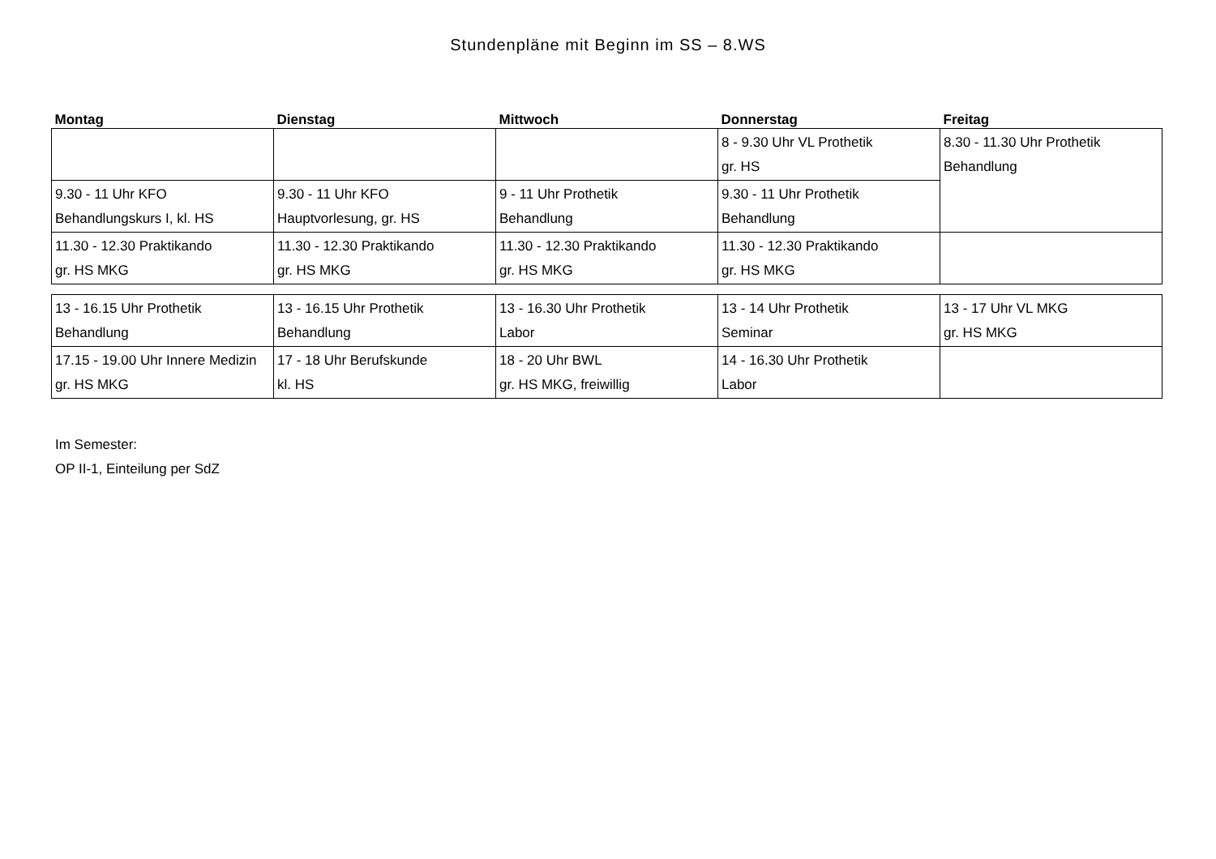Stundenpläne mit Beginn im SS – 8.WS
| Montag | Dienstag | Mittwoch | Donnerstag | Freitag |
| --- | --- | --- | --- | --- |
| | | | 8 - 9.30 Uhr VL Prothetik gr. HS | 8.30 - 11.30 Uhr Prothetik Behandlung |
| 9.30 - 11 Uhr KFO Behandlungskurs I, kl. HS | 9.30 - 11 Uhr KFO Hauptvorlesung, gr. HS | 9 - 11 Uhr Prothetik Behandlung | 9.30 - 11 Uhr Prothetik Behandlung | |
| 11.30 - 12.30 Praktikando gr. HS MKG | 11.30 - 12.30 Praktikando gr. HS MKG | 11.30 - 12.30 Praktikando gr. HS MKG | 11.30 - 12.30 Praktikando gr. HS MKG | |
| 13 - 16.15 Uhr Prothetik Behandlung | 13 - 16.15 Uhr Prothetik Behandlung | 13 - 16.30 Uhr Prothetik Labor | 13 - 14 Uhr Prothetik Seminar | 13 - 17 Uhr VL MKG gr. HS MKG |
| 17.15 - 19.00 Uhr Innere Medizin gr. HS MKG | 17 - 18 Uhr Berufskunde kl. HS | 18 - 20 Uhr BWL gr. HS MKG, freiwillig | 14 - 16.30 Uhr Prothetik Labor | |
Im Semester:
OP II-1, Einteilung per SdZ